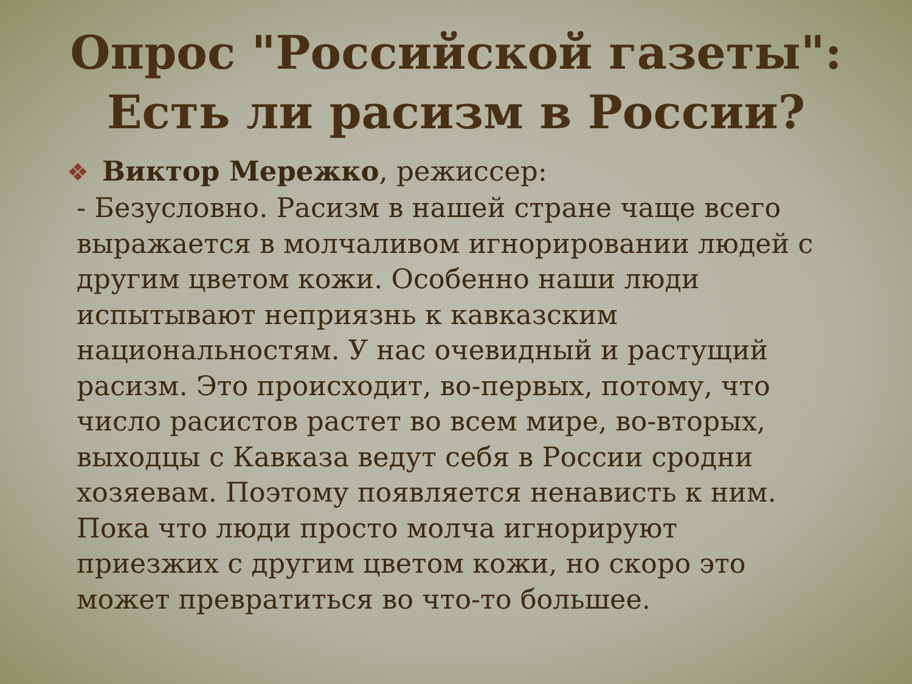Опрос "Российской газеты": Есть ли расизм в России?
❖ Виктор Мережко, режиссер:
- Безусловно. Расизм в нашей стране чаще всего выражается в молчаливом игнорировании людей с другим цветом кожи. Особенно наши люди испытывают неприязнь к кавказским национальностям. У нас очевидный и растущий расизм. Это происходит, во-первых, потому, что число расистов растет во всем мире, во-вторых, выходцы с Кавказа ведут себя в России сродни хозяевам. Поэтому появляется ненависть к ним. Пока что люди просто молча игнорируют приезжих с другим цветом кожи, но скоро это может превратиться во что-то большее.